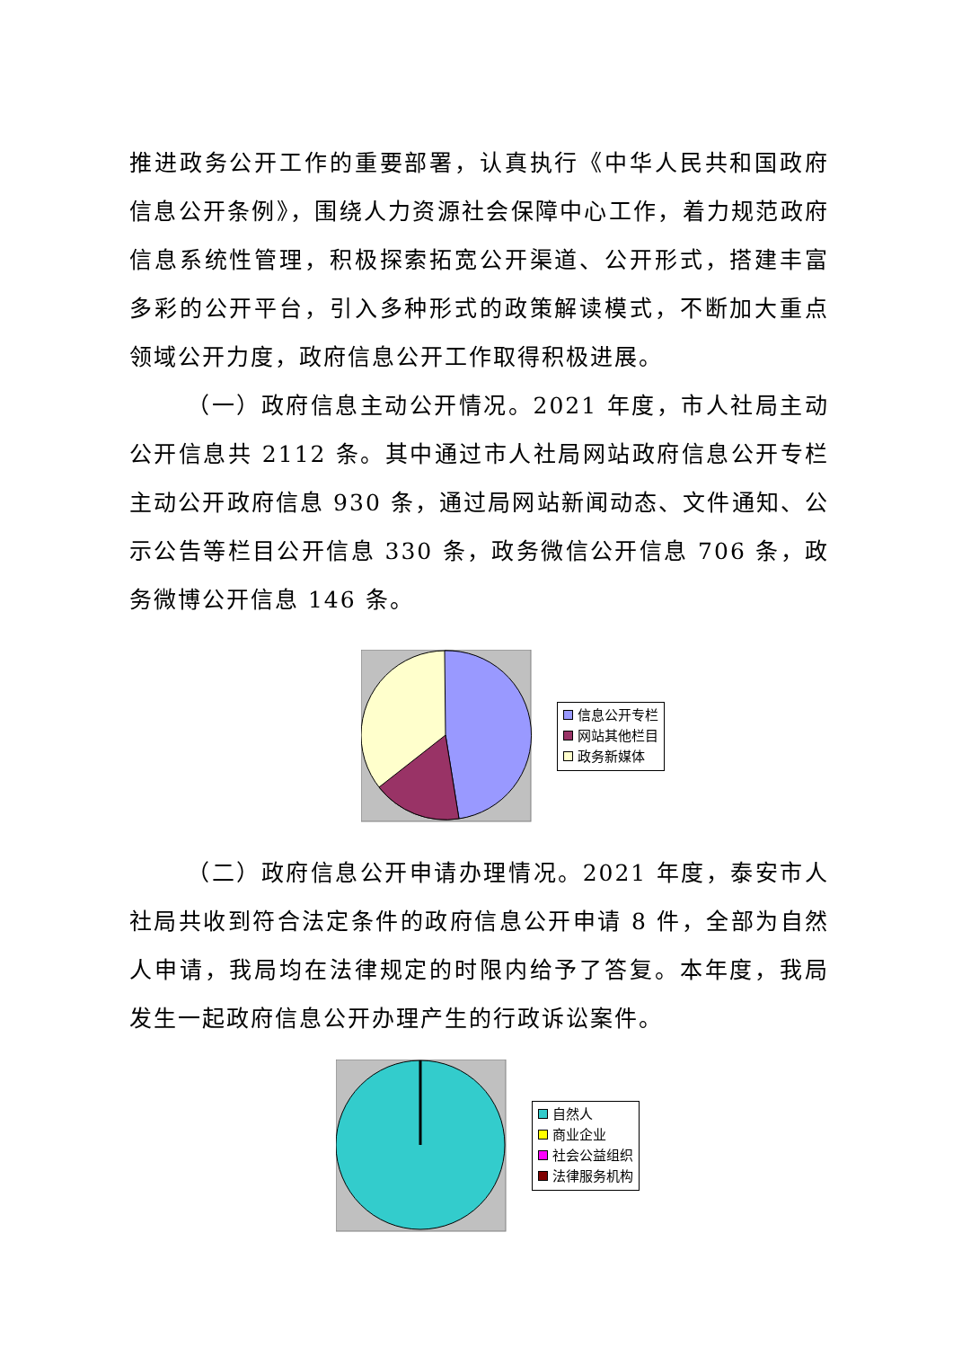推进政务公开工作的重要部署，认真执行《中华人民共和国政府信息公开条例》，围绕人力资源社会保障中心工作，着力规范政府信息系统性管理，积极探索拓宽公开渠道、公开形式，搭建丰富多彩的公开平台，引入多种形式的政策解读模式，不断加大重点领域公开力度，政府信息公开工作取得积极进展。
（一）政府信息主动公开情况。2021 年度，市人社局主动公开信息共 2112 条。其中通过市人社局网站政府信息公开专栏主动公开政府信息 930 条，通过局网站新闻动态、文件通知、公示公告等栏目公开信息 330 条，政务微信公开信息 706 条，政务微博公开信息 146 条。
信息公开专栏
网站其他栏目
政务新媒体
（二）政府信息公开申请办理情况。2021 年度，泰安市人社局共收到符合法定条件的政府信息公开申请 8 件，全部为自然人申请，我局均在法律规定的时限内给予了答复。本年度，我局发生一起政府信息公开办理产生的行政诉讼案件。
自然人
商业企业
社会公益组织
法律服务机构